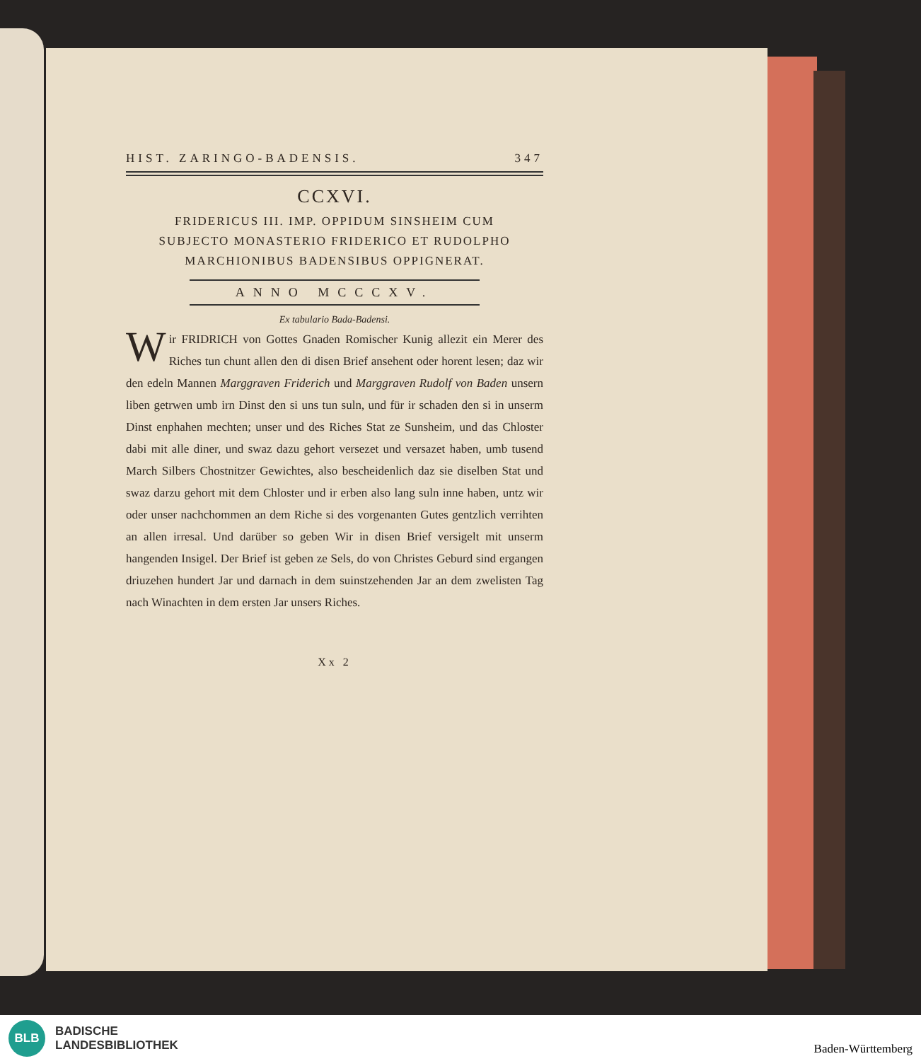HIST. ZARINGO-BADENSIS. 347
CCXVI.
FRIDERICUS III. IMP. OPPIDUM SINSHEIM CUM
SUBJECTO MONASTERIO FRIDERICO ET RUDOLPHO
MARCHIONIBUS BADENSIBUS OPPIGNERAT.
ANNO MCCCXV.
Ex tabulario Bada-Badensi.
Wir FRIDRICH von Gottes Gnaden Romischer Kunig allezit ein Merer des Riches tun chunt allen den di disen Brief ansehent oder horent lesen; daz wir den edeln Mannen Marggraven Friderich und Marggraven Rudolf von Baden unsern liben getrwen umb irn Dinst den si uns tun suln, und für ir schaden den si in unserm Dinst enphahen mechten; unser und des Riches Stat ze Sunsheim, und das Chloster dabi mit alle diner, und swaz dazu gehort versezet und versazet haben, umb tusend March Silbers Chostnitzer Gewichtes, also bescheidenlich daz sie diselben Stat und swaz darzu gehort mit dem Chloster und ir erben also lang suln inne haben, untz wir oder unser nachchommen an dem Riche si des vorgenanten Gutes gentzlich verrihten an allen irresal. Und darüber so geben Wir in disen Brief versigelt mit unserm hangenden Insigel. Der Brief ist geben ze Sels, do von Christes Geburd sind ergangen driuzehen hundert Jar und darnach in dem suinstzehenden Jar an dem zwelisten Tag nach Winachten in dem ersten Jar unsers Riches.
Xx 2
BLB
BADISCHE
LANDESBIBLIOTHEK
Baden-Württemberg